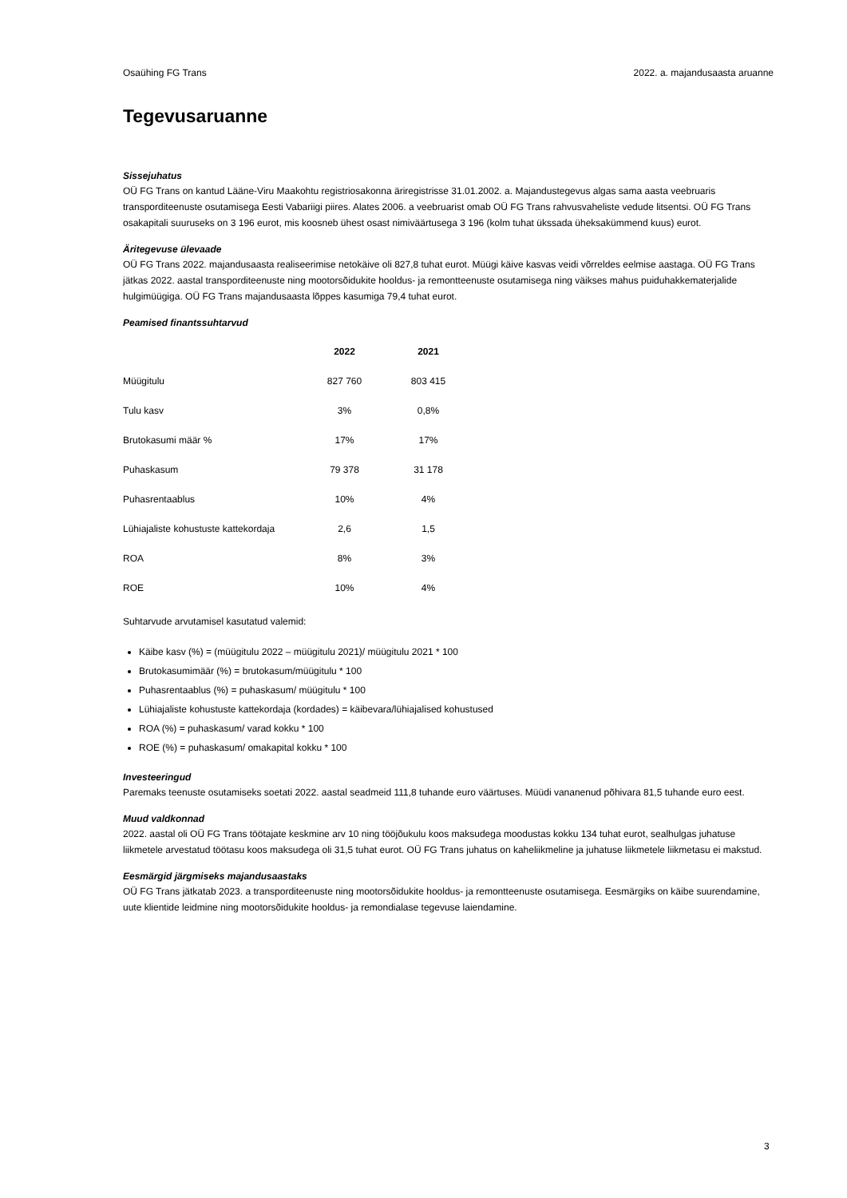Osaühing FG Trans 2022. a. majandusaasta aruanne
Tegevusaruanne
Sissejuhatus
OÜ FG Trans on kantud Lääne-Viru Maakohtu registriosakonna äriregistrisse 31.01.2002. a. Majandustegevus algas sama aasta veebruaris transporditeenuste osutamisega Eesti Vabariigi piires. Alates 2006. a veebruarist omab OÜ FG Trans rahvusvaheliste vedude litsentsi. OÜ FG Trans osakapitali suuruseks on 3 196 eurot, mis koosneb ühest osast nimiväärtusega 3 196 (kolm tuhat ükssada üheksakümmend kuus) eurot.
Äritegevuse ülevaade
OÜ FG Trans 2022. majandusaasta realiseerimise netokäive oli 827,8 tuhat eurot. Müügi käive kasvas veidi võrreldes eelmise aastaga. OÜ FG Trans jätkas 2022. aastal transporditeenuste ning mootorsõidukite hooldus- ja remontteenuste osutamisega ning väikses mahus puiduhakkematerjalide hulgimüügiga. OÜ FG Trans majandusaasta lõppes kasumiga 79,4 tuhat eurot.
Peamised finantssuhtarvud
| | 2022 | 2021 |
| --- | --- | --- |
| Müügitulu | 827 760 | 803 415 |
| Tulu kasv | 3% | 0,8% |
| Brutokasumi määr % | 17% | 17% |
| Puhaskasum | 79 378 | 31 178 |
| Puhasrentaablus | 10% | 4% |
| Lühiajaliste kohustuste kattekordaja | 2,6 | 1,5 |
| ROA | 8% | 3% |
| ROE | 10% | 4% |
Suhtarvude arvutamisel kasutatud valemid:
Käibe kasv (%) = (müügitulu 2022 – müügitulu 2021)/ müügitulu 2021 * 100
Brutokasumimäär (%) = brutokasum/müügitulu * 100
Puhasrentaablus (%) = puhaskasum/ müügitulu * 100
Lühiajaliste kohustuste kattekordaja (kordades) = käibevara/lühiajalised kohustused
ROA (%) = puhaskasum/ varad kokku * 100
ROE (%) = puhaskasum/ omakapital kokku * 100
Investeeringud
Paremaks teenuste osutamiseks soetati 2022. aastal seadmeid 111,8 tuhande euro väärtuses. Müüdi vananenud põhivara 81,5 tuhande euro eest.
Muud valdkonnad
2022. aastal oli OÜ FG Trans töötajate keskmine arv 10 ning tööjõukulu koos maksudega moodustas kokku 134 tuhat eurot, sealhulgas juhatuse liikmetele arvestatud töötasu koos maksudega oli 31,5 tuhat eurot. OÜ FG Trans juhatus on kaheliikmeline ja juhatuse liikmetele liikmetasu ei makstud.
Eesmärgid järgmiseks majandusaastaks
OÜ FG Trans jätkatab 2023. a transporditeenuste ning mootorsõidukite hooldus- ja remontteenuste osutamisega. Eesmärgiks on käibe suurendamine, uute klientide leidmine ning mootorsõidukite hooldus- ja remondialase tegevuse laiendamine.
3